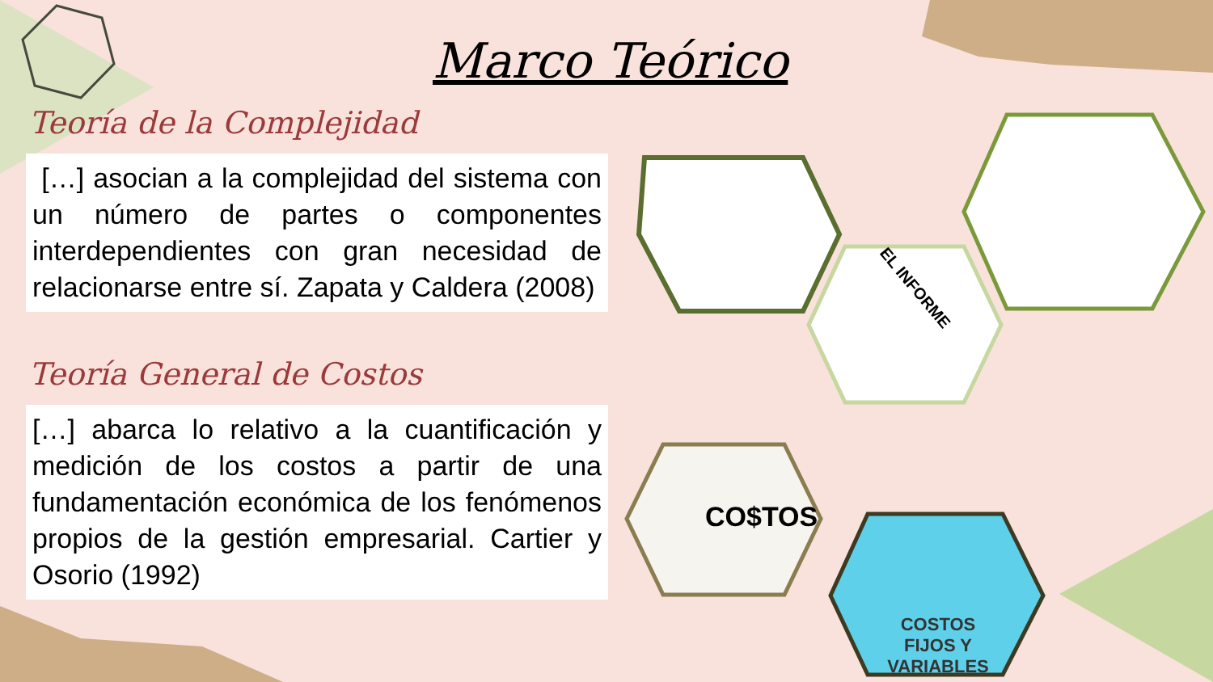Marco Teórico
Teoría de la Complejidad
[…] asocian a la complejidad del sistema con un número de partes o componentes interdependientes con gran necesidad de relacionarse entre sí. Zapata y Caldera (2008)
Teoría General de Costos
[…] abarca lo relativo a la cuantificación y medición de los costos a partir de una fundamentación económica de los fenómenos propios de la gestión empresarial. Cartier y Osorio (1992)
EL INFORME
CO$TOS
COSTOS FIJOS Y VARIABLES